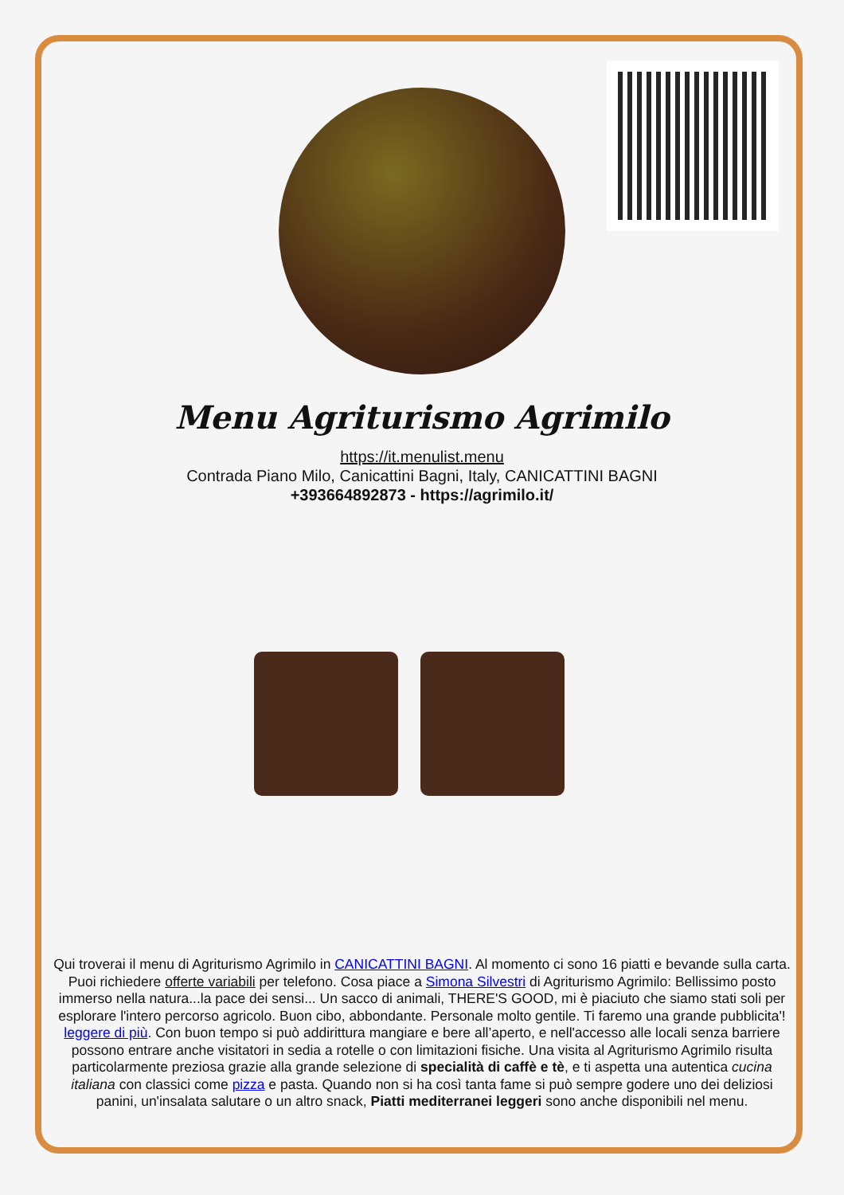Menu Agriturismo Agrimilo
https://it.menulist.menu
Contrada Piano Milo, Canicattini Bagni, Italy, CANICATTINI BAGNI
+393664892873 - https://agrimilo.it/
Qui troverai il menu di Agriturismo Agrimilo in CANICATTINI BAGNI. Al momento ci sono 16 piatti e bevande sulla carta. Puoi richiedere offerte variabili per telefono. Cosa piace a Simona Silvestri di Agriturismo Agrimilo: Bellissimo posto immerso nella natura...la pace dei sensi... Un sacco di animali, THERE'S GOOD, mi è piaciuto che siamo stati soli per esplorare l'intero percorso agricolo. Buon cibo, abbondante. Personale molto gentile. Ti faremo una grande pubblicita'! leggere di più. Con buon tempo si può addirittura mangiare e bere all’aperto, e nell'accesso alle locali senza barriere possono entrare anche visitatori in sedia a rotelle o con limitazioni fisiche. Una visita al Agriturismo Agrimilo risulta particolarmente preziosa grazie alla grande selezione di specialità di caffè e tè, e ti aspetta una autentica cucina italiana con classici come pizza e pasta. Quando non si ha così tanta fame si può sempre godere uno dei deliziosi panini, un'insalata salutare o un altro snack, Piatti mediterranei leggeri sono anche disponibili nel menu.